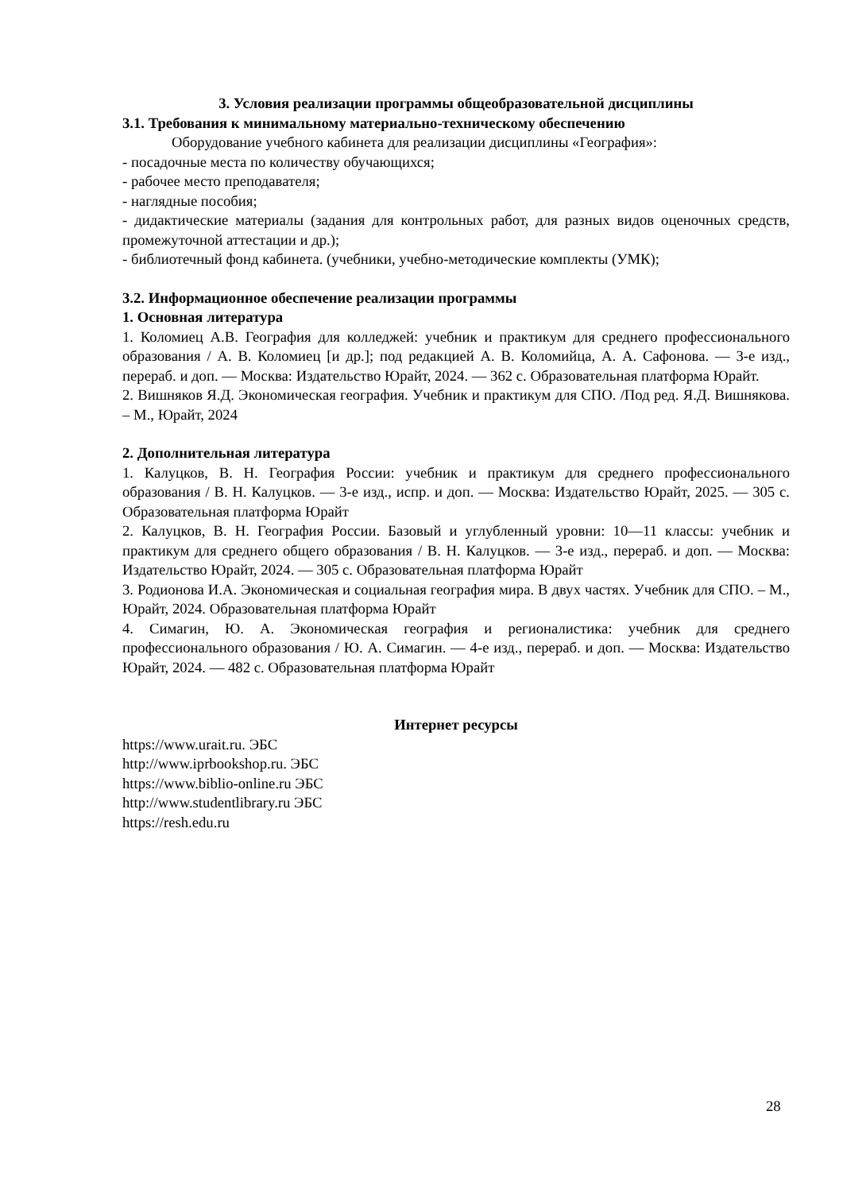3. Условия реализации программы общеобразовательной дисциплины
3.1. Требования к минимальному материально-техническому обеспечению
Оборудование учебного кабинета для реализации дисциплины «География»:
- посадочные места по количеству обучающихся;
- рабочее место преподавателя;
- наглядные пособия;
- дидактические материалы (задания для контрольных работ, для разных видов оценочных средств, промежуточной аттестации и др.);
- библиотечный фонд кабинета. (учебники, учебно-методические комплекты (УМК);
3.2. Информационное обеспечение реализации программы
1. Основная литература
1. Коломиец А.В. География для колледжей: учебник и практикум для среднего профессионального образования / А. В. Коломиец [и др.]; под редакцией А. В. Коломийца, А. А. Сафонова. — 3-е изд., перераб. и доп. — Москва: Издательство Юрайт, 2024. — 362 с. Образовательная платформа Юрайт.
2. Вишняков Я.Д. Экономическая география. Учебник и практикум для СПО. /Под ред. Я.Д. Вишнякова. – М., Юрайт, 2024
2. Дополнительная литература
1. Калуцков, В. Н. География России: учебник и практикум для среднего профессионального образования / В. Н. Калуцков. — 3-е изд., испр. и доп. — Москва: Издательство Юрайт, 2025. — 305 с. Образовательная платформа Юрайт
2. Калуцков, В. Н. География России. Базовый и углубленный уровни: 10—11 классы: учебник и практикум для среднего общего образования / В. Н. Калуцков. — 3-е изд., перераб. и доп. — Москва: Издательство Юрайт, 2024. — 305 с. Образовательная платформа Юрайт
3. Родионова И.А. Экономическая и социальная география мира. В двух частях. Учебник для СПО. – М., Юрайт, 2024. Образовательная платформа Юрайт
4. Симагин, Ю. А. Экономическая география и регионалистика: учебник для среднего профессионального образования / Ю. А. Симагин. — 4-е изд., перераб. и доп. — Москва: Издательство Юрайт, 2024. — 482 с. Образовательная платформа Юрайт
Интернет ресурсы
https://www.urait.ru. ЭБС
http://www.iprbookshop.ru. ЭБС
https://www.biblio-online.ru ЭБС
http://www.studentlibrary.ru ЭБС
https://resh.edu.ru
28